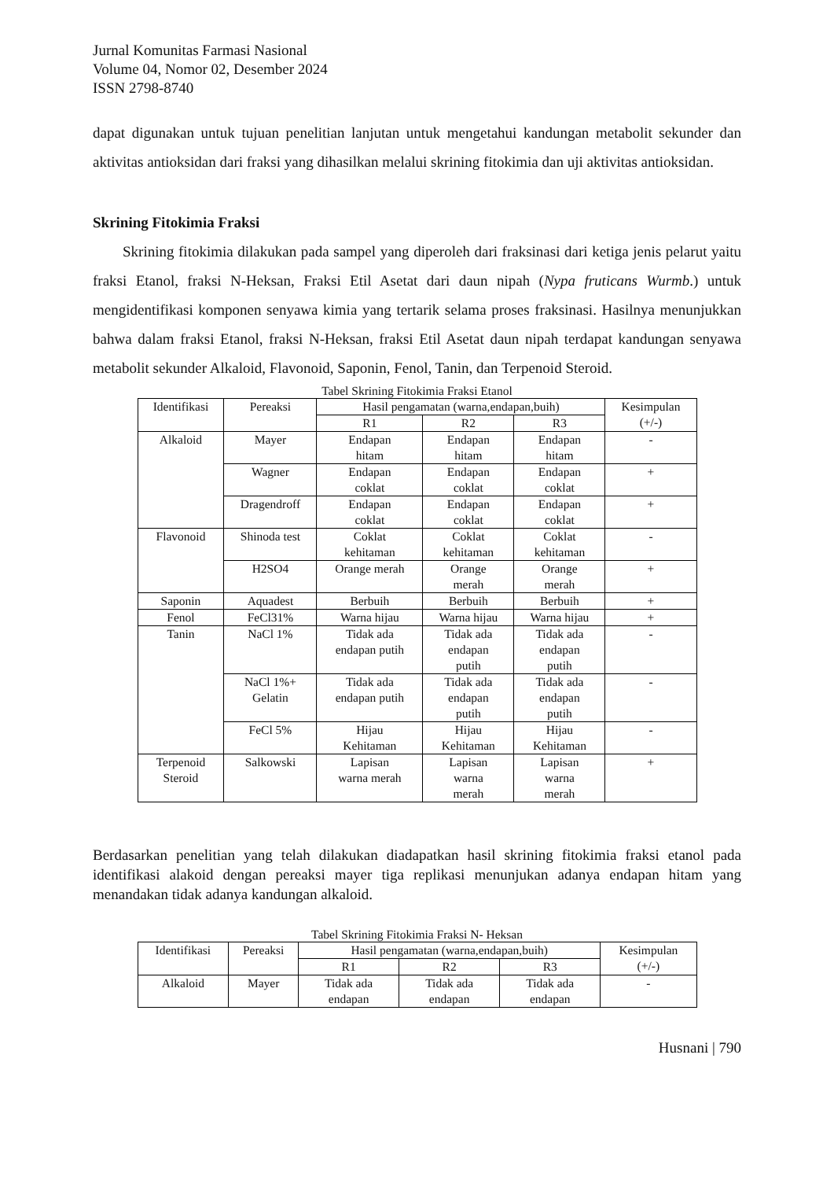Jurnal Komunitas Farmasi Nasional
Volume 04, Nomor 02, Desember 2024
ISSN 2798-8740
dapat digunakan untuk tujuan penelitian lanjutan untuk mengetahui kandungan metabolit sekunder dan aktivitas antioksidan dari fraksi yang dihasilkan melalui skrining fitokimia dan uji aktivitas antioksidan.
Skrining Fitokimia Fraksi
Skrining fitokimia dilakukan pada sampel yang diperoleh dari fraksinasi dari ketiga jenis pelarut yaitu fraksi Etanol, fraksi N-Heksan, Fraksi Etil Asetat dari daun nipah (Nypa fruticans Wurmb.) untuk mengidentifikasi komponen senyawa kimia yang tertarik selama proses fraksinasi. Hasilnya menunjukkan bahwa dalam fraksi Etanol, fraksi N-Heksan, fraksi Etil Asetat daun nipah terdapat kandungan senyawa metabolit sekunder Alkaloid, Flavonoid, Saponin, Fenol, Tanin, dan Terpenoid Steroid.
Tabel Skrining Fitokimia Fraksi Etanol
| Identifikasi | Pereaksi | Hasil pengamatan (warna,endapan,buih) | | | Kesimpulan (+/-) |
| --- | --- | --- | --- | --- | --- |
| | | R1 | R2 | R3 | |
| Alkaloid | Mayer | Endapan hitam | Endapan hitam | Endapan hitam | - |
| | Wagner | Endapan coklat | Endapan coklat | Endapan coklat | + |
| | Dragendroff | Endapan coklat | Endapan coklat | Endapan coklat | + |
| Flavonoid | Shinoda test | Coklat kehitaman | Coklat kehitaman | Coklat kehitaman | - |
| | H2SO4 | Orange merah | Orange merah | Orange merah | + |
| Saponin | Aquadest | Berbuih | Berbuih | Berbuih | + |
| Fenol | FeCl31% | Warna hijau | Warna hijau | Warna hijau | + |
| Tanin | NaCl 1% | Tidak ada endapan putih | Tidak ada endapan putih | Tidak ada endapan putih | - |
| | NaCl 1%+ Gelatin | Tidak ada endapan putih | Tidak ada endapan putih | Tidak ada endapan putih | - |
| | FeCl 5% | Hijau Kehitaman | Hijau Kehitaman | Hijau Kehitaman | - |
| Terpenoid Steroid | Salkowski | Lapisan warna merah | Lapisan warna merah | Lapisan warna merah | + |
Berdasarkan penelitian yang telah dilakukan diadapatkan hasil skrining fitokimia fraksi etanol pada identifikasi alakoid dengan pereaksi mayer tiga replikasi menunjukan adanya endapan hitam yang menandakan tidak adanya kandungan alkaloid.
Tabel Skrining Fitokimia Fraksi N- Heksan
| Identifikasi | Pereaksi | Hasil pengamatan (warna,endapan,buih) | | | Kesimpulan (+/-) |
| --- | --- | --- | --- | --- | --- |
| | | R1 | R2 | R3 | |
| Alkaloid | Mayer | Tidak ada endapan | Tidak ada endapan | Tidak ada endapan | - |
Husnani | 790